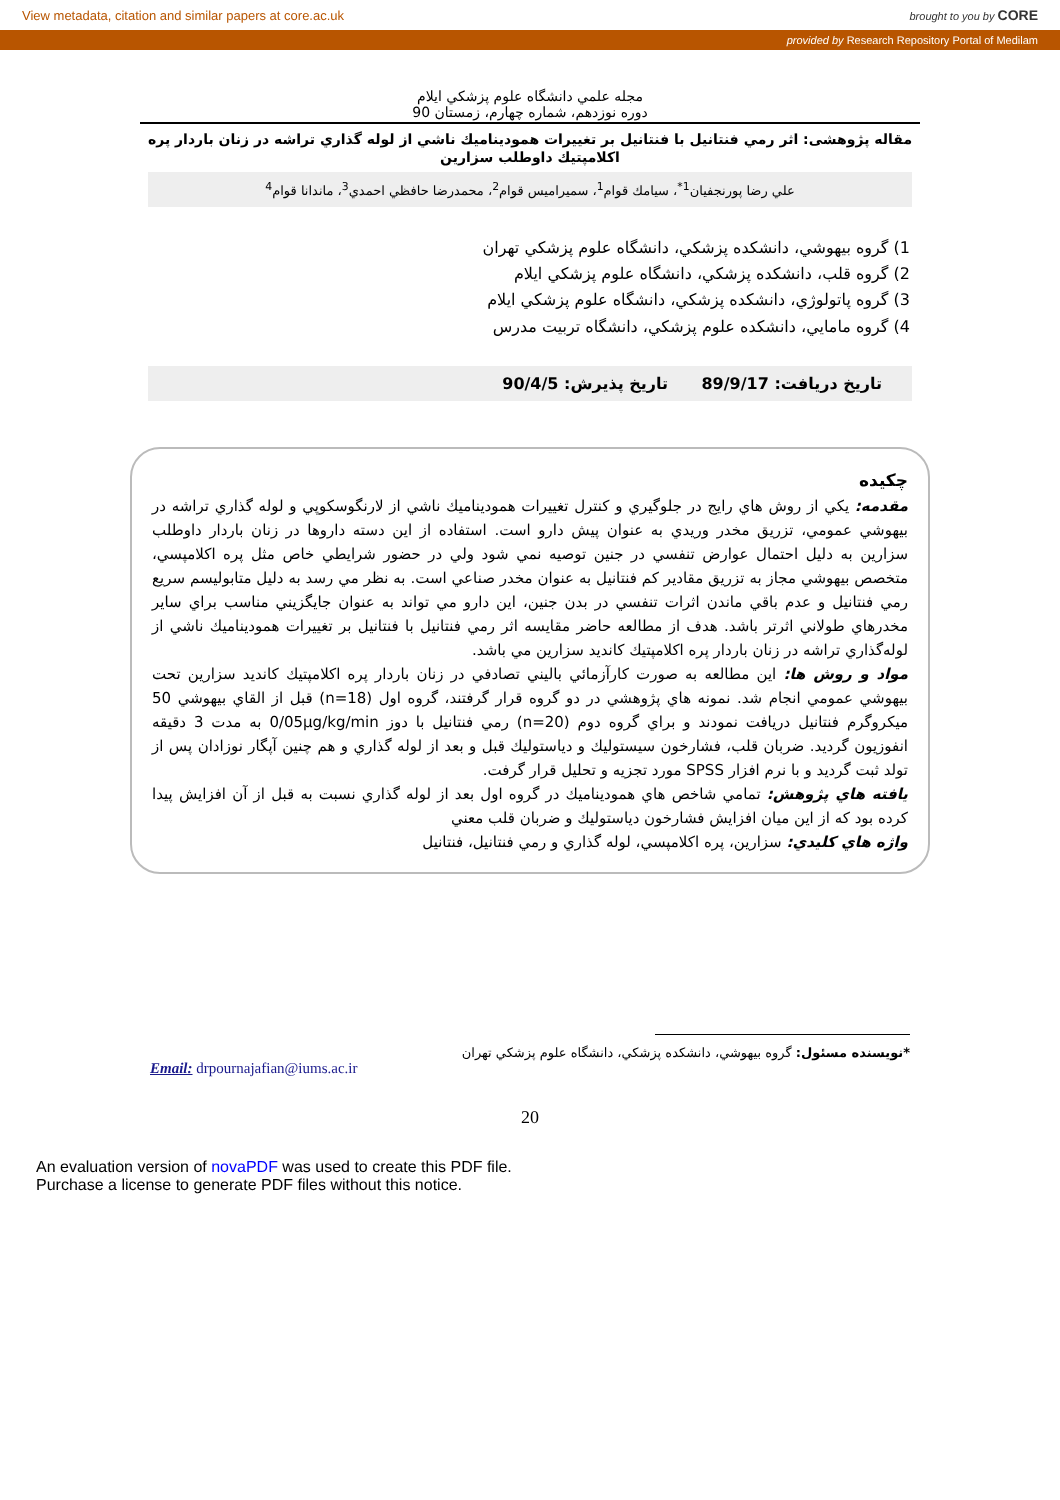View metadata, citation and similar papers at core.ac.uk brought to you by CORE
provided by Research Repository Portal of Medilam
مجله علمي دانشگاه علوم پزشكي ايلام
دوره نوزدهم، شماره چهارم، زمستان 90
مقاله پژوهشی: اثر رمي فنتانيل با فنتانيل بر تغييرات هموديناميك ناشي از لوله گذاري تراشه در زنان باردار پره اكلامپتيك داوطلب سزارين
علي رضا پورنجفيان<sup>1*</sup>، سيامك قوام<sup>1</sup>، سميراميس قوام<sup>2</sup>، محمدرضا حافظي احمدي<sup>3</sup>، ماندانا قوام<sup>4</sup>
1) گروه بيهوشي، دانشكده پزشكي، دانشگاه علوم پزشكي تهران
2) گروه قلب، دانشكده پزشكي، دانشگاه علوم پزشكي ايلام
3) گروه پاتولوژي، دانشكده پزشكي، دانشگاه علوم پزشكي ايلام
4) گروه مامايي، دانشكده علوم پزشكي، دانشگاه تربيت مدرس
تاريخ دريافت: 89/9/17 تاريخ پذيرش: 90/4/5
چكيده
مقدمه: يكي از روش هاي رايج در جلوگيري و كنترل تغييرات هموديناميك ناشي از لارنگوسكوپي و لوله گذاري تراشه در بيهوشي عمومي، تزريق مخدر وريدي به عنوان پيش دارو است. استفاده از اين دسته داروها در زنان باردار داوطلب سزارين به دليل احتمال عوارض تنفسي در جنين توصيه نمي شود ولي در حضور شرايطي خاص مثل پره اكلامپسي، متخصص بيهوشي مجاز به تزريق مقادير كم فنتانيل به عنوان مخدر صناعي است. به نظر مي رسد به دليل متابوليسم سريع رمي فنتانيل و عدم باقي ماندن اثرات تنفسي در بدن جنين، اين دارو مي تواند به عنوان جايگزيني مناسب براي ساير مخدرهاي طولاني اثرتر باشد. هدف از مطالعه حاضر مقايسه اثر رمي فنتانيل با فنتانيل بر تغييرات هموديناميك ناشي از لوله‌گذاري تراشه در زنان باردار پره اكلامپتيك كانديد سزارين مي باشد.
مواد و روش ها: اين مطالعه به صورت كارآزمائي باليني تصادفي در زنان باردار پره اكلامپتيك كانديد سزارين تحت بيهوشي عمومي انجام شد. نمونه هاي پژوهشي در دو گروه قرار گرفتند، گروه اول (n=18) قبل از القاي بيهوشي 50 ميكروگرم فنتانيل دريافت نمودند و براي گروه دوم (n=20) رمي فنتانيل با دوز 0/05µg/kg/min به مدت 3 دقيقه انفوزيون گرديد. ضربان قلب، فشارخون سيستوليك و دياستوليك قبل و بعد از لوله گذاري و هم چنين آپگار نوزادان پس از تولد ثبت گرديد و با نرم افزار SPSS مورد تجزيه و تحليل قرار گرفت.
يافته هاي پژوهش: تمامي شاخص هاي هموديناميك در گروه اول بعد از لوله گذاري نسبت به قبل از آن افزايش پيدا كرده بود كه از اين ميان افزايش فشارخون دياستوليك و ضربان قلب معني
واژه هاي كليدي: سزارين، پره اكلامپسي، لوله گذاري و رمي فنتانيل، فنتانيل
*نويسنده مسئول: گروه بيهوشي، دانشكده پزشكي، دانشگاه علوم پزشكي تهران
Email: drpournajafian@iums.ac.ir
20
An evaluation version of novaPDF was used to create this PDF file.
Purchase a license to generate PDF files without this notice.